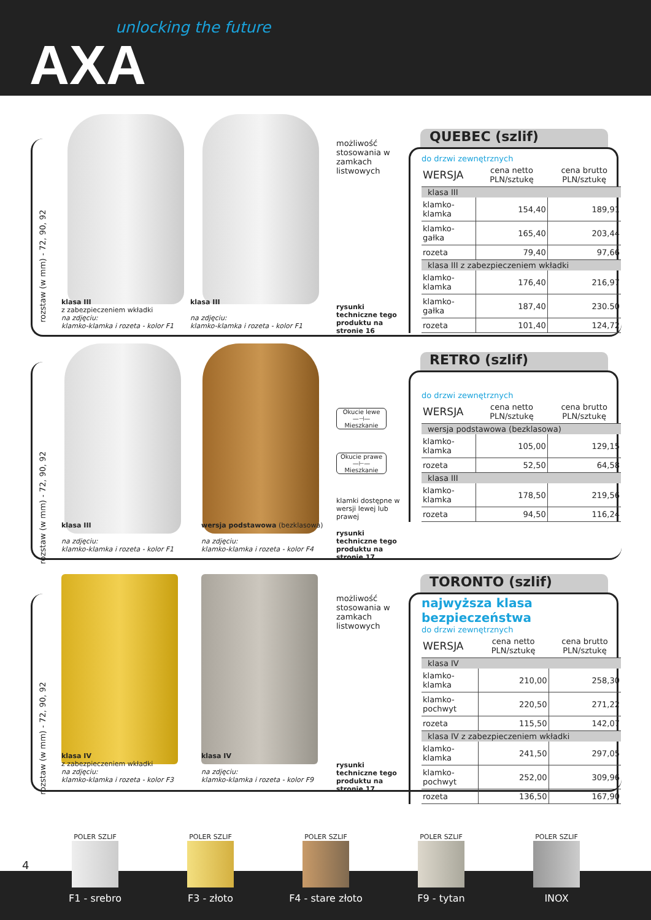unlocking the future
AXA
rozstaw (w mm) - 72, 90, 92
klasa III
z zabezpieczeniem wkładki
na zdjęciu:
klamko-klamka i rozeta - kolor F1
klasa III
na zdjęciu:
klamko-klamka i rozeta - kolor F1
możliwość stosowania w zamkach listwowych
rysunki techniczne tego produktu na stronie 16
QUEBEC (szlif)
do drzwi zewnętrznych
| WERSJA | cena netto PLN/sztukę | cena brutto PLN/sztukę |
| --- | --- | --- |
| klasa III | | |
| klamko-klamka | 154,40 | 189,91 |
| klamko-gałka | 165,40 | 203,44 |
| rozeta | 79,40 | 97,66 |
| klasa III z zabezpieczeniem wkładki | | |
| klamko-klamka | 176,40 | 216,97 |
| klamko-gałka | 187,40 | 230.50 |
| rozeta | 101,40 | 124,72 |
rozstaw (w mm) - 72, 90, 92
klasa III
na zdjęciu:
klamko-klamka i rozeta - kolor F1
wersja podstawowa (bezklasowa)
na zdjęciu:
klamko-klamka i rozeta - kolor F4
Okucie lewe
—⊣—
Mieszkanie
Okucie prawe
—⊢—
Mieszkanie
klamki dostępne w wersji lewej lub prawej
rysunki techniczne tego produktu na stronie 17
RETRO (szlif)
do drzwi zewnętrznych
| WERSJA | cena netto PLN/sztukę | cena brutto PLN/sztukę |
| --- | --- | --- |
| wersja podstawowa (bezklasowa) | | |
| klamko-klamka | 105,00 | 129,15 |
| rozeta | 52,50 | 64,58 |
| klasa III | | |
| klamko-klamka | 178,50 | 219,56 |
| rozeta | 94,50 | 116,24 |
rozstaw (w mm) - 72, 90, 92
klasa IV
z zabezpieczeniem wkładki
na zdjęciu:
klamko-klamka i rozeta - kolor F3
klasa IV
na zdjęciu:
klamko-klamka i rozeta - kolor F9
możliwość stosowania w zamkach listwowych
rysunki techniczne tego produktu na stronie 17
TORONTO (szlif)
najwyższa klasa bezpieczeństwa
do drzwi zewnętrznych
| WERSJA | cena netto PLN/sztukę | cena brutto PLN/sztukę |
| --- | --- | --- |
| klasa IV | | |
| klamko-klamka | 210,00 | 258,30 |
| klamko-pochwyt | 220,50 | 271,22 |
| rozeta | 115,50 | 142,07 |
| klasa IV z zabezpieczeniem wkładki | | |
| klamko-klamka | 241,50 | 297,05 |
| klamko-pochwyt | 252,00 | 309,96 |
| rozeta | 136,50 | 167,90 |
4
POLER SZLIF
F1 - srebro
POLER SZLIF
F3 - złoto
POLER SZLIF
F4 - stare złoto
POLER SZLIF
F9 - tytan
POLER SZLIF
INOX